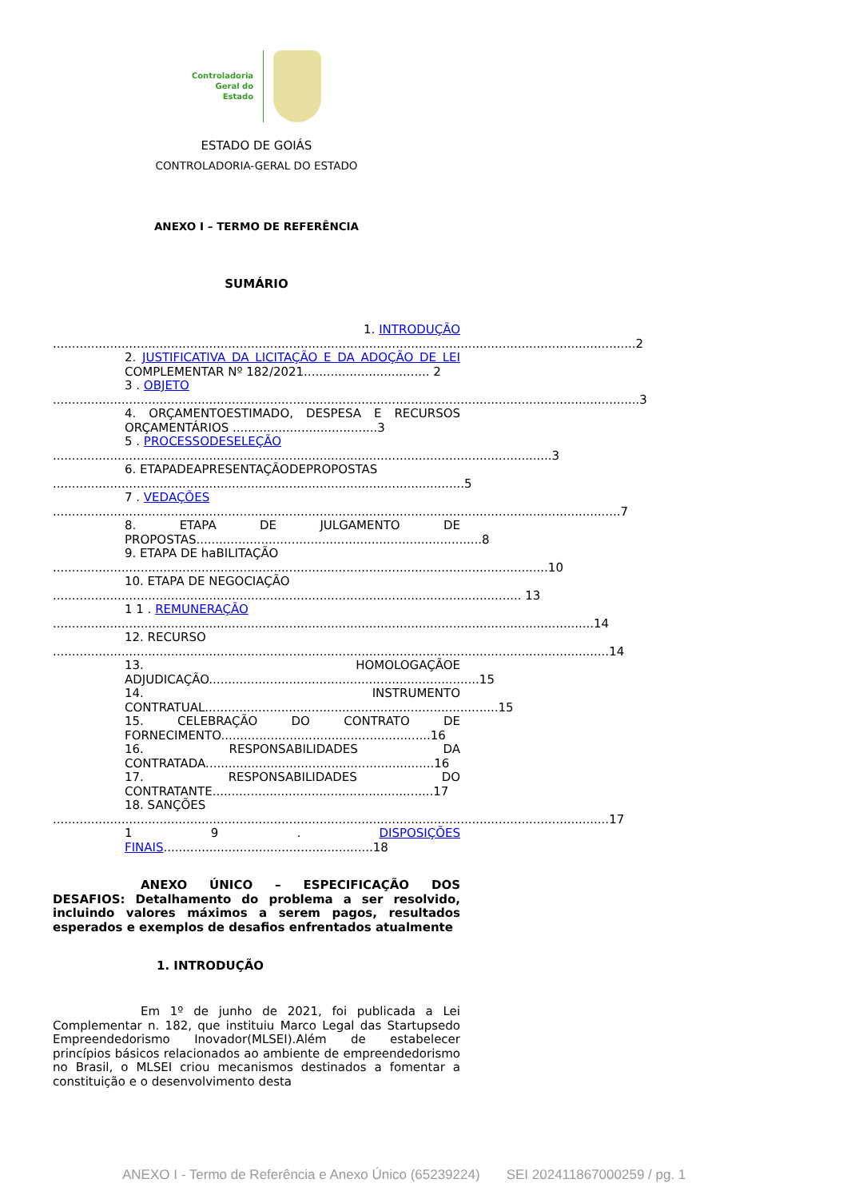Controladoria
Geral do
Estado
ESTADO DE GOIÁS
CONTROLADORIA-GERAL DO ESTADO
ANEXO I – TERMO DE REFERÊNCIA
SUMÁRIO
1. INTRODUÇÃO
.........................................................................................................................................................2
2. JUSTIFICATIVA DA LICITAÇÃO E DA ADOÇÃO DE LEI COMPLEMENTAR Nº 182/2021................................. 2
3 . OBJETO
..........................................................................................................................................................3
4. ORÇAMENTOESTIMADO, DESPESA E RECURSOS ORÇAMENTÁRIOS ......................................3
5 . PROCESSODESELEÇÃO
...................................................................................................................................3
6. ETAPADEAPRESENTAÇÃODEPROPOSTAS
............................................................................................................5
7 . VEDAÇÕES
.....................................................................................................................................................7
8. ETAPA DE JULGAMENTO DE PROPOSTAS...........................................................................8
9. ETAPA DE haBILITAÇÃO
..................................................................................................................................10
10. ETAPA DE NEGOCIAÇÃO
........................................................................................................................... 13
1 1 . REMUNERAÇÃO
..............................................................................................................................................14
12. RECURSO
..................................................................................................................................................14
13. HOMOLOGAÇÃOE ADJUDICAÇÃO.......................................................................15
14. INSTRUMENTO CONTRATUAL.............................................................................15
15. CELEBRAÇÃO DO CONTRATO DE FORNECIMENTO.......................................................16
16. RESPONSABILIDADES DA CONTRATADA............................................................16
17. RESPONSABILIDADES DO CONTRATANTE..........................................................17
18. SANÇÕES
..................................................................................................................................................17
1 9 . DISPOSIÇÕES FINAIS.......................................................18
ANEXO ÚNICO – ESPECIFICAÇÃO DOS DESAFIOS: Detalhamento do problema a ser resolvido, incluindo valores máximos a serem pagos, resultados esperados e exemplos de desafios enfrentados atualmente
1. INTRODUÇÃO
Em 1º de junho de 2021, foi publicada a Lei Complementar n. 182, que instituiu Marco Legal das Startupsedo Empreendedorismo Inovador(MLSEI).Além de estabelecer princípios básicos relacionados ao ambiente de empreendedorismo no Brasil, o MLSEI criou mecanismos destinados a fomentar a constituição e o desenvolvimento desta
ANEXO I - Termo de Referência e Anexo Único (65239224) SEI 202411867000259 / pg. 1